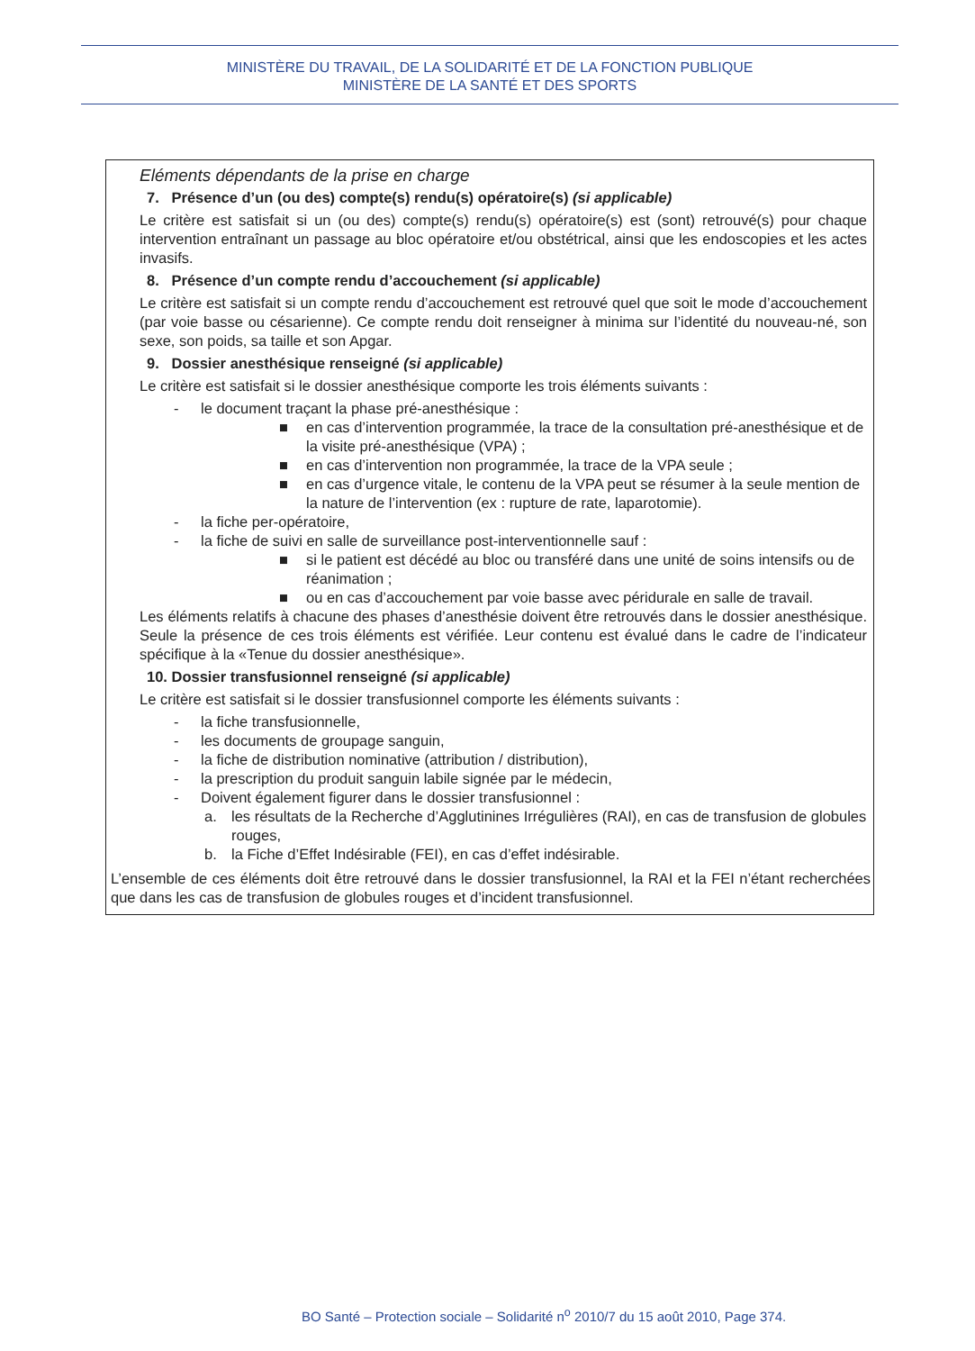MINISTÈRE DU TRAVAIL, DE LA SOLIDARITÉ ET DE LA FONCTION PUBLIQUE
MINISTÈRE DE LA SANTÉ ET DES SPORTS
Eléments dépendants de la prise en charge
7. Présence d’un (ou des) compte(s) rendu(s) opératoire(s) (si applicable)
Le critère est satisfait si un (ou des) compte(s) rendu(s) opératoire(s) est (sont) retrouvé(s) pour chaque intervention entraînant un passage au bloc opératoire et/ou obstétrical, ainsi que les endoscopies et les actes invasifs.
8. Présence d’un compte rendu d’accouchement (si applicable)
Le critère est satisfait si un compte rendu d’accouchement est retrouvé quel que soit le mode d’accouchement (par voie basse ou césarienne). Ce compte rendu doit renseigner à minima sur l’identité du nouveau-né, son sexe, son poids, sa taille et son Apgar.
9. Dossier anesthésique renseigné (si applicable)
Le critère est satisfait si le dossier anesthésique comporte les trois éléments suivants :
- le document traçant la phase pré-anesthésique :
■ en cas d’intervention programmée, la trace de la consultation pré-anesthésique et de la visite pré-anesthésique (VPA) ;
■ en cas d’intervention non programmée, la trace de la VPA seule ;
■ en cas d’urgence vitale, le contenu de la VPA peut se résumer à la seule mention de la nature de l’intervention (ex : rupture de rate, laparotomie).
- la fiche per-opératoire,
- la fiche de suivi en salle de surveillance post-interventionnelle sauf :
■ si le patient est décédé au bloc ou transféré dans une unité de soins intensifs ou de réanimation ;
■ ou en cas d’accouchement par voie basse avec péridurale en salle de travail.
Les éléments relatifs à chacune des phases d’anesthésie doivent être retrouvés dans le dossier anesthésique. Seule la présence de ces trois éléments est vérifiée. Leur contenu est évalué dans le cadre de l’indicateur spécifique à la «Tenue du dossier anesthésique».
10. Dossier transfusionnel renseigné (si applicable)
Le critère est satisfait si le dossier transfusionnel comporte les éléments suivants :
- la fiche transfusionnelle,
- les documents de groupage sanguin,
- la fiche de distribution nominative (attribution / distribution),
- la prescription du produit sanguin labile signée par le médecin,
- Doivent également figurer dans le dossier transfusionnel :
a. les résultats de la Recherche d’Agglutinines Irrégulières (RAI), en cas de transfusion de globules rouges,
b. la Fiche d’Effet Indésirable (FEI), en cas d’effet indésirable.
L’ensemble de ces éléments doit être retrouvé dans le dossier transfusionnel, la RAI et la FEI n’étant recherchées que dans les cas de transfusion de globules rouges et d’incident transfusionnel.
BO Santé – Protection sociale – Solidarité n<sup>o</sup> 2010/7 du 15 août 2010, Page 374.